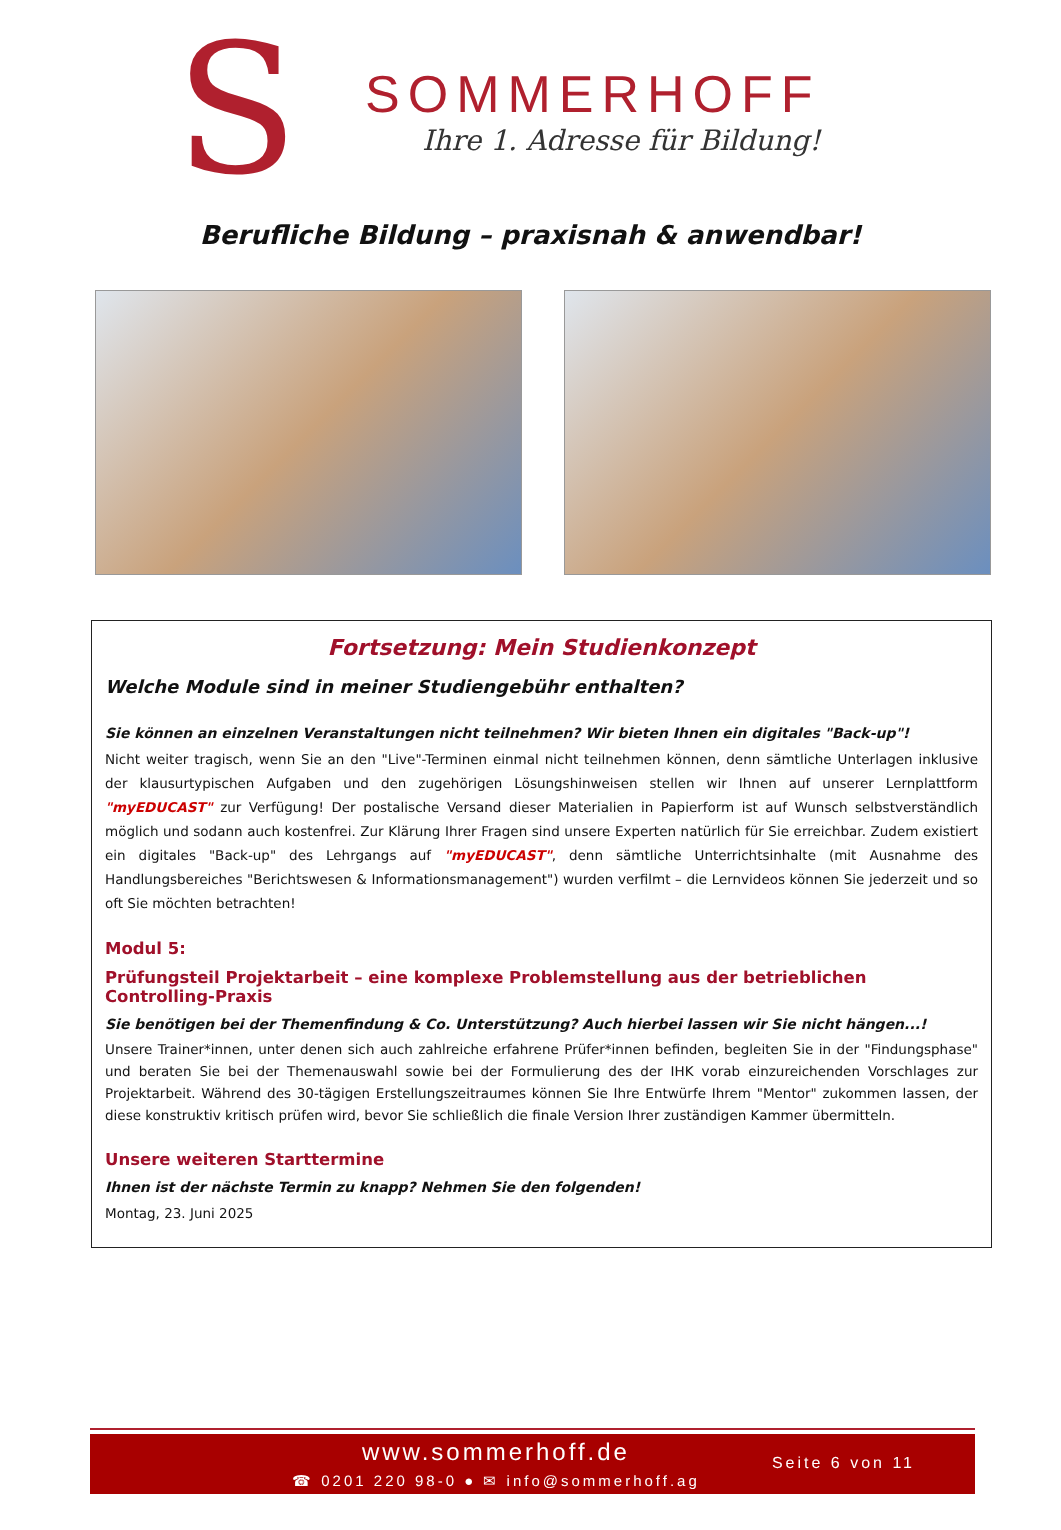S
SOMMERHOFF
Ihre 1. Adresse für Bildung!
Berufliche Bildung – praxisnah & anwendbar!
Fortsetzung: Mein Studienkonzept
Welche Module sind in meiner Studiengebühr enthalten?
Sie können an einzelnen Veranstaltungen nicht teilnehmen? Wir bieten Ihnen ein digitales "Back-up"!
Nicht weiter tragisch, wenn Sie an den "Live"-Terminen einmal nicht teilnehmen können, denn sämtliche Unterlagen inklusive der klausurtypischen Aufgaben und den zugehörigen Lösungshinweisen stellen wir Ihnen auf unserer Lernplattform "myEDUCAST" zur Verfügung! Der postalische Versand dieser Materialien in Papierform ist auf Wunsch selbstverständlich möglich und sodann auch kostenfrei. Zur Klärung Ihrer Fragen sind unsere Experten natürlich für Sie erreichbar. Zudem existiert ein digitales "Back-up" des Lehrgangs auf "myEDUCAST", denn sämtliche Unterrichtsinhalte (mit Ausnahme des Handlungsbereiches "Berichtswesen & Informationsmanagement") wurden verfilmt – die Lernvideos können Sie jederzeit und so oft Sie möchten betrachten!
Modul 5:
Prüfungsteil Projektarbeit – eine komplexe Problemstellung aus der betrieblichen Controlling-Praxis
Sie benötigen bei der Themenfindung & Co. Unterstützung? Auch hierbei lassen wir Sie nicht hängen...!
Unsere Trainer*innen, unter denen sich auch zahlreiche erfahrene Prüfer*innen befinden, begleiten Sie in der "Findungsphase" und beraten Sie bei der Themenauswahl sowie bei der Formulierung des der IHK vorab einzureichenden Vorschlages zur Projektarbeit. Während des 30-tägigen Erstellungszeitraumes können Sie Ihre Entwürfe Ihrem "Mentor" zukommen lassen, der diese konstruktiv kritisch prüfen wird, bevor Sie schließlich die finale Version Ihrer zuständigen Kammer übermitteln.
Unsere weiteren Starttermine
Ihnen ist der nächste Termin zu knapp? Nehmen Sie den folgenden!
Montag, 23. Juni 2025
www.sommerhoff.de
☎ 0201 220 98-0 ● ✉ info@sommerhoff.ag
Seite 6 von 11